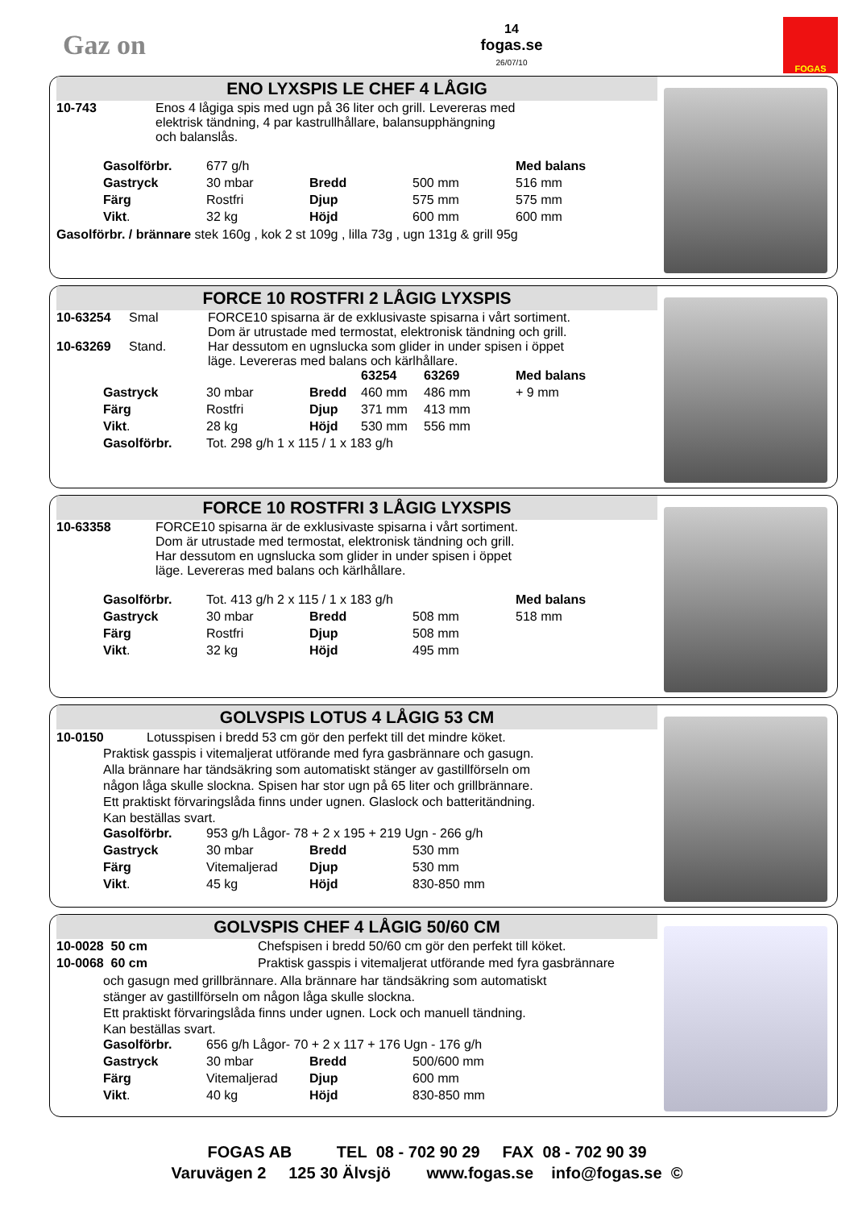Gaz on
14
fogas.se
26/07/10
FOGAS
ENO LYXSPIS LE CHEF 4 LÅGIG
| 10-743 | Enos 4 lågiga spis med ugn på 36 liter och grill. Levereras med elektrisk tändning, 4 par kastrullhållare, balansupphängning och balanslås. |
| Gasolförbr. | 677 g/h | | | Med balans |
| Gastryck | 30 mbar | Bredd | 500 mm | 516 mm |
| Färg | Rostfri | Djup | 575 mm | 575 mm |
| Vikt . | 32 kg | Höjd | 600 mm | 600 mm |
Gasolförbr. / brännare stek 160g , kok 2 st 109g , lilla 73g , ugn 131g & grill 95g
FORCE 10 ROSTFRI 2 LÅGIG LYXSPIS
| 10-63254 | Smal | FORCE10 spisarna är de exklusivaste spisarna i vårt sortiment. Dom är utrustade med termostat, elektronisk tändning och grill. Har dessutom en ugnslucka som glider in under spisen i öppet läge. Levereras med balans och kärlhållare. |
| 10-63269 | Stand. | |
| | | | 63254 | 63269 | Med balans |
| Gastryck | 30 mbar | Bredd | 460 mm | 486 mm | + 9 mm |
| Färg | Rostfri | Djup | 371 mm | 413 mm | |
| Vikt . | 28 kg | Höjd | 530 mm | 556 mm | |
| Gasolförbr. | Tot. 298 g/h 1 x 115 / 1 x 183 g/h | | | | |
FORCE 10 ROSTFRI 3 LÅGIG LYXSPIS
| 10-63358 | FORCE10 spisarna är de exklusivaste spisarna i vårt sortiment. Dom är utrustade med termostat, elektronisk tändning och grill. Har dessutom en ugnslucka som glider in under spisen i öppet läge. Levereras med balans och kärlhållare. |
| Gasolförbr. | Tot. 413 g/h 2 x 115 / 1 x 183 g/h | | | Med balans |
| Gastryck | 30 mbar | Bredd | 508 mm | 518 mm |
| Färg | Rostfri | Djup | 508 mm | |
| Vikt . | 32 kg | Höjd | 495 mm | |
GOLVSPIS LOTUS 4 LÅGIG 53 CM
10-0150 Lotusspisen i bredd 53 cm gör den perfekt till det mindre köket.
Praktisk gasspis i vitemaljerat utförande med fyra gasbrännare och gasugn.
Alla brännare har tändsäkring som automatiskt stänger av gastillförseln om
någon låga skulle slockna. Spisen har stor ugn på 65 liter och grillbrännare.
Ett praktiskt förvaringslåda finns under ugnen. Glaslock och batteritändning.
Kan beställas svart.
| Gasolförbr. | 953 g/h Lågor- 78 + 2 x 195 + 219 Ugn - 266 g/h | | |
| Gastryck | 30 mbar | Bredd | 530 mm |
| Färg | Vitemaljerad | Djup | 530 mm |
| Vikt . | 45 kg | Höjd | 830-850 mm |
GOLVSPIS CHEF 4 LÅGIG 50/60 CM
| 10-0028 50 cm | Chefspisen i bredd 50/60 cm gör den perfekt till köket. |
| 10-0068 60 cm | Praktisk gasspis i vitemaljerat utförande med fyra gasbrännare |
och gasugn med grillbrännare. Alla brännare har tändsäkring som automatiskt
stänger av gastillförseln om någon låga skulle slockna.
Ett praktiskt förvaringslåda finns under ugnen. Lock och manuell tändning.
Kan beställas svart.
| Gasolförbr. | 656 g/h Lågor- 70 + 2 x 117 + 176 Ugn - 176 g/h | | |
| Gastryck | 30 mbar | Bredd | 500/600 mm |
| Färg | Vitemaljerad | Djup | 600 mm |
| Vikt . | 40 kg | Höjd | 830-850 mm |
FOGAS AB TEL 08 - 702 90 29 FAX 08 - 702 90 39
Varuvägen 2 125 30 Älvsjö www.fogas.se info@fogas.se ©